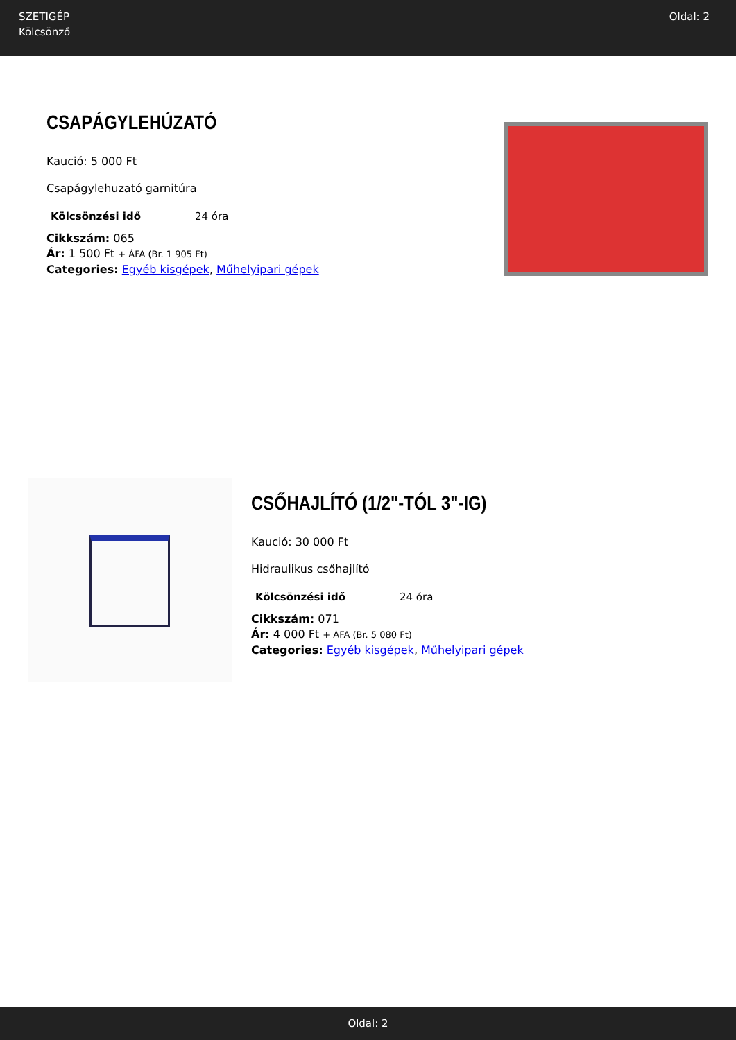SZETIGÉP
Kölcsönző
Oldal: 2
CSAPÁGYLEHÚZATÓ
Kaució: 5 000 Ft
Csapágylehuzató garnitúra
| Kölcsönzési idő | 24 óra |
Cikkszám: 065
Ár: 1 500 Ft + ÁFA (Br. 1 905 Ft)
Categories: Egyéb kisgépek, Műhelyipari gépek
CSŐHAJLÍTÓ (1/2"-TÓL 3"-IG)
Kaució: 30 000 Ft
Hidraulikus csőhajlító
| Kölcsönzési idő | 24 óra |
Cikkszám: 071
Ár: 4 000 Ft + ÁFA (Br. 5 080 Ft)
Categories: Egyéb kisgépek, Műhelyipari gépek
Oldal: 2